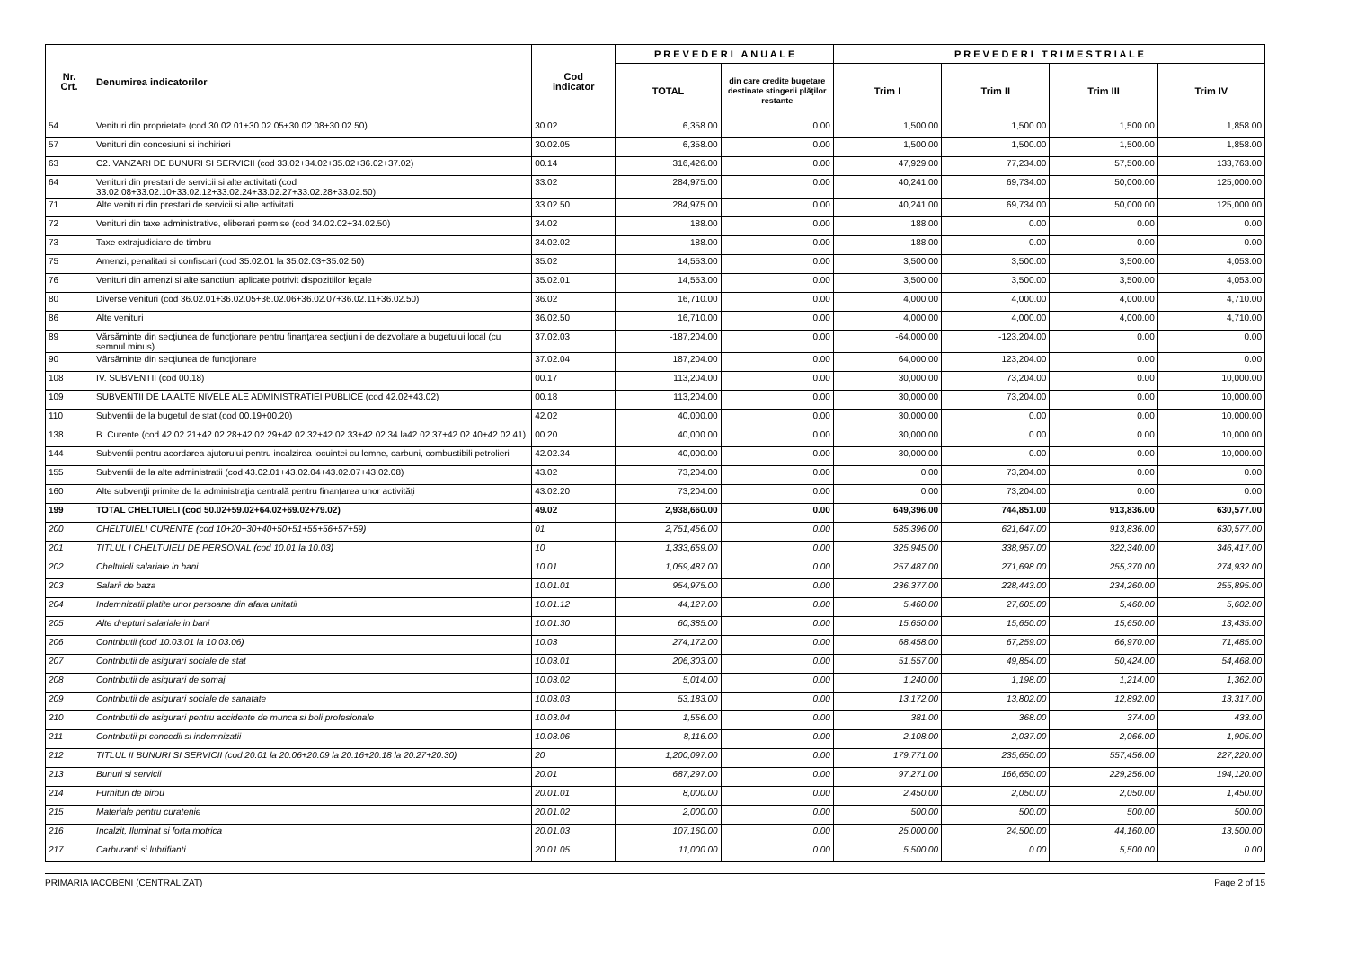| Nr. Crt. | Denumirea indicatorilor | Cod indicator | P R E V E D E R I A N U A L E | | P R E V E D E R I T R I M E S T R I A L E | | | |
| --- | --- | --- | --- | --- | --- | --- | --- | --- |
| | | | TOTAL | din care credite bugetare destinate stingerii plăţilor restante | Trim I | Trim II | Trim III | Trim IV |
| 54 | Venituri din proprietate (cod 30.02.01+30.02.05+30.02.08+30.02.50) | 30.02 | 6,358.00 | 0.00 | 1,500.00 | 1,500.00 | 1,500.00 | 1,858.00 |
| 57 | Venituri din concesiuni si inchirieri | 30.02.05 | 6,358.00 | 0.00 | 1,500.00 | 1,500.00 | 1,500.00 | 1,858.00 |
| 63 | C2. VANZARI DE BUNURI SI SERVICII (cod 33.02+34.02+35.02+36.02+37.02) | 00.14 | 316,426.00 | 0.00 | 47,929.00 | 77,234.00 | 57,500.00 | 133,763.00 |
| 64 | Venituri din prestari de servicii si alte activitati (cod 33.02.08+33.02.10+33.02.12+33.02.24+33.02.27+33.02.28+33.02.50) | 33.02 | 284,975.00 | 0.00 | 40,241.00 | 69,734.00 | 50,000.00 | 125,000.00 |
| 71 | Alte venituri din prestari de servicii si alte activitati | 33.02.50 | 284,975.00 | 0.00 | 40,241.00 | 69,734.00 | 50,000.00 | 125,000.00 |
| 72 | Venituri din taxe administrative, eliberari permise (cod 34.02.02+34.02.50) | 34.02 | 188.00 | 0.00 | 188.00 | 0.00 | 0.00 | 0.00 |
| 73 | Taxe extrajudiciare de timbru | 34.02.02 | 188.00 | 0.00 | 188.00 | 0.00 | 0.00 | 0.00 |
| 75 | Amenzi, penalitati si confiscari (cod 35.02.01 la 35.02.03+35.02.50) | 35.02 | 14,553.00 | 0.00 | 3,500.00 | 3,500.00 | 3,500.00 | 4,053.00 |
| 76 | Venituri din amenzi si alte sanctiuni aplicate potrivit dispozitiilor legale | 35.02.01 | 14,553.00 | 0.00 | 3,500.00 | 3,500.00 | 3,500.00 | 4,053.00 |
| 80 | Diverse venituri (cod 36.02.01+36.02.05+36.02.06+36.02.07+36.02.11+36.02.50) | 36.02 | 16,710.00 | 0.00 | 4,000.00 | 4,000.00 | 4,000.00 | 4,710.00 |
| 86 | Alte venituri | 36.02.50 | 16,710.00 | 0.00 | 4,000.00 | 4,000.00 | 4,000.00 | 4,710.00 |
| 89 | Vărsăminte din secţiunea de funcţionare pentru finanţarea secţiunii de dezvoltare a bugetului local (cu semnul minus) | 37.02.03 | -187,204.00 | 0.00 | -64,000.00 | -123,204.00 | 0.00 | 0.00 |
| 90 | Vărsăminte din secţiunea de funcţionare | 37.02.04 | 187,204.00 | 0.00 | 64,000.00 | 123,204.00 | 0.00 | 0.00 |
| 108 | IV. SUBVENTII (cod 00.18) | 00.17 | 113,204.00 | 0.00 | 30,000.00 | 73,204.00 | 0.00 | 10,000.00 |
| 109 | SUBVENTII DE LA ALTE NIVELE ALE ADMINISTRATIEI PUBLICE (cod 42.02+43.02) | 00.18 | 113,204.00 | 0.00 | 30,000.00 | 73,204.00 | 0.00 | 10,000.00 |
| 110 | Subventii de la bugetul de stat (cod 00.19+00.20) | 42.02 | 40,000.00 | 0.00 | 30,000.00 | 0.00 | 0.00 | 10,000.00 |
| 138 | B. Curente (cod 42.02.21+42.02.28+42.02.29+42.02.32+42.02.33+42.02.34 la42.02.37+42.02.40+42.02.41) | 00.20 | 40,000.00 | 0.00 | 30,000.00 | 0.00 | 0.00 | 10,000.00 |
| 144 | Subventii pentru acordarea ajutorului pentru incalzirea locuintei cu lemne, carbuni, combustibili petrolieri | 42.02.34 | 40,000.00 | 0.00 | 30,000.00 | 0.00 | 0.00 | 10,000.00 |
| 155 | Subventii de la alte administratii (cod 43.02.01+43.02.04+43.02.07+43.02.08) | 43.02 | 73,204.00 | 0.00 | 0.00 | 73,204.00 | 0.00 | 0.00 |
| 160 | Alte subvenţii primite de la administraţia centrală pentru finanţarea unor activităţi | 43.02.20 | 73,204.00 | 0.00 | 0.00 | 73,204.00 | 0.00 | 0.00 |
| 199 | TOTAL CHELTUIELI (cod 50.02+59.02+64.02+69.02+79.02) | 49.02 | 2,938,660.00 | 0.00 | 649,396.00 | 744,851.00 | 913,836.00 | 630,577.00 |
| 200 | CHELTUIELI CURENTE (cod 10+20+30+40+50+51+55+56+57+59) | 01 | 2,751,456.00 | 0.00 | 585,396.00 | 621,647.00 | 913,836.00 | 630,577.00 |
| 201 | TITLUL I CHELTUIELI DE PERSONAL (cod 10.01 la 10.03) | 10 | 1,333,659.00 | 0.00 | 325,945.00 | 338,957.00 | 322,340.00 | 346,417.00 |
| 202 | Cheltuieli salariale in bani | 10.01 | 1,059,487.00 | 0.00 | 257,487.00 | 271,698.00 | 255,370.00 | 274,932.00 |
| 203 | Salarii de baza | 10.01.01 | 954,975.00 | 0.00 | 236,377.00 | 228,443.00 | 234,260.00 | 255,895.00 |
| 204 | Indemnizatii platite unor persoane din afara unitatii | 10.01.12 | 44,127.00 | 0.00 | 5,460.00 | 27,605.00 | 5,460.00 | 5,602.00 |
| 205 | Alte drepturi salariale in bani | 10.01.30 | 60,385.00 | 0.00 | 15,650.00 | 15,650.00 | 15,650.00 | 13,435.00 |
| 206 | Contributii (cod 10.03.01 la 10.03.06) | 10.03 | 274,172.00 | 0.00 | 68,458.00 | 67,259.00 | 66,970.00 | 71,485.00 |
| 207 | Contributii de asigurari sociale de stat | 10.03.01 | 206,303.00 | 0.00 | 51,557.00 | 49,854.00 | 50,424.00 | 54,468.00 |
| 208 | Contributii de asigurari de somaj | 10.03.02 | 5,014.00 | 0.00 | 1,240.00 | 1,198.00 | 1,214.00 | 1,362.00 |
| 209 | Contributii de asigurari sociale de sanatate | 10.03.03 | 53,183.00 | 0.00 | 13,172.00 | 13,802.00 | 12,892.00 | 13,317.00 |
| 210 | Contributii de asigurari pentru accidente de munca si boli profesionale | 10.03.04 | 1,556.00 | 0.00 | 381.00 | 368.00 | 374.00 | 433.00 |
| 211 | Contributii pt concedii si indemnizatii | 10.03.06 | 8,116.00 | 0.00 | 2,108.00 | 2,037.00 | 2,066.00 | 1,905.00 |
| 212 | TITLUL II BUNURI SI SERVICII (cod 20.01 la 20.06+20.09 la 20.16+20.18 la 20.27+20.30) | 20 | 1,200,097.00 | 0.00 | 179,771.00 | 235,650.00 | 557,456.00 | 227,220.00 |
| 213 | Bunuri si servicii | 20.01 | 687,297.00 | 0.00 | 97,271.00 | 166,650.00 | 229,256.00 | 194,120.00 |
| 214 | Furnituri de birou | 20.01.01 | 8,000.00 | 0.00 | 2,450.00 | 2,050.00 | 2,050.00 | 1,450.00 |
| 215 | Materiale pentru curatenie | 20.01.02 | 2,000.00 | 0.00 | 500.00 | 500.00 | 500.00 | 500.00 |
| 216 | Incalzit, Iluminat si forta motrica | 20.01.03 | 107,160.00 | 0.00 | 25,000.00 | 24,500.00 | 44,160.00 | 13,500.00 |
| 217 | Carburanti si lubrifianti | 20.01.05 | 11,000.00 | 0.00 | 5,500.00 | 0.00 | 5,500.00 | 0.00 |
PRIMARIA IACOBENI (CENTRALIZAT) Page 2 of 15